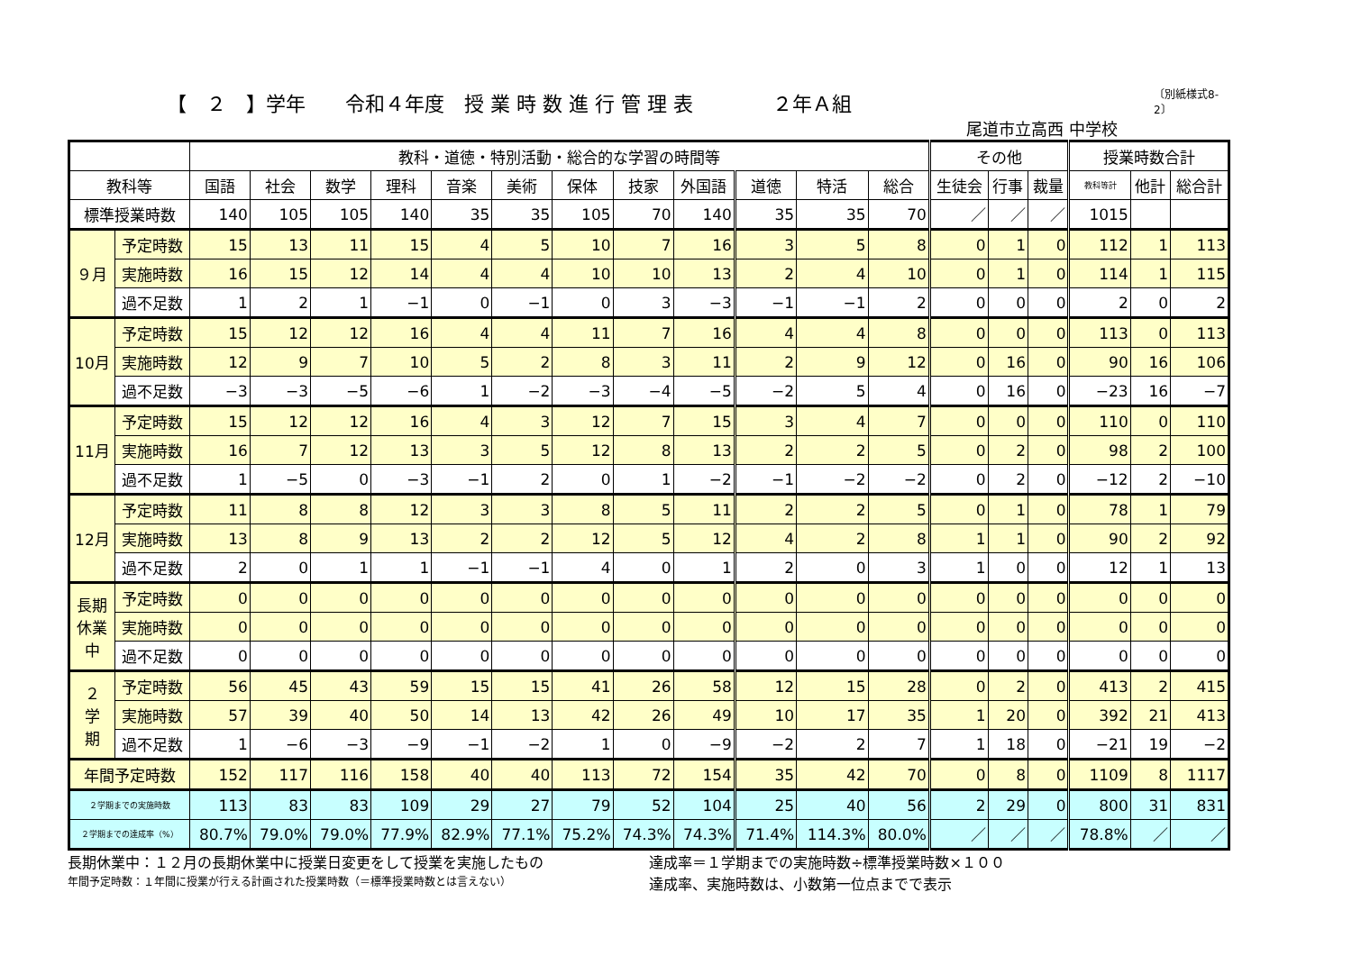【　２　】学年　　令和４年度　授 業 時 数 進 行 管 理 表　　　　２年Ａ組
〔別紙様式8-2〕
尾道市立高西 中学校
| | | 教科・道徳・特別活動・総合的な学習の時間等 | | | | | | | | | | | | その他 | | | 授業時数合計 | | |
| --- | --- | --- | --- | --- | --- | --- | --- | --- | --- | --- | --- | --- | --- | --- | --- | --- | --- | --- | --- |
| 教科等 | | 国語 | 社会 | 数学 | 理科 | 音楽 | 美術 | 保体 | 技家 | 外国語 | 道徳 | 特活 | 総合 | 生徒会 | 行事 | 裁量 | 教科等計 | 他計 | 総合計 |
| 標準授業時数 | | 140 | 105 | 105 | 140 | 35 | 35 | 105 | 70 | 140 | 35 | 35 | 70 | ／ | ／ | ／ | 1015 | | |
| ９月 | 予定時数 | 15 | 13 | 11 | 15 | 4 | 5 | 10 | 7 | 16 | 3 | 5 | 8 | 0 | 1 | 0 | 112 | 1 | 113 |
| | 実施時数 | 16 | 15 | 12 | 14 | 4 | 4 | 10 | 10 | 13 | 2 | 4 | 10 | 0 | 1 | 0 | 114 | 1 | 115 |
| | 過不足数 | 1 | 2 | 1 | −1 | 0 | −1 | 0 | 3 | −3 | −1 | −1 | 2 | 0 | 0 | 0 | 2 | 0 | 2 |
| 10月 | 予定時数 | 15 | 12 | 12 | 16 | 4 | 4 | 11 | 7 | 16 | 4 | 4 | 8 | 0 | 0 | 0 | 113 | 0 | 113 |
| | 実施時数 | 12 | 9 | 7 | 10 | 5 | 2 | 8 | 3 | 11 | 2 | 9 | 12 | 0 | 16 | 0 | 90 | 16 | 106 |
| | 過不足数 | −3 | −3 | −5 | −6 | 1 | −2 | −3 | −4 | −5 | −2 | 5 | 4 | 0 | 16 | 0 | −23 | 16 | −7 |
| 11月 | 予定時数 | 15 | 12 | 12 | 16 | 4 | 3 | 12 | 7 | 15 | 3 | 4 | 7 | 0 | 0 | 0 | 110 | 0 | 110 |
| | 実施時数 | 16 | 7 | 12 | 13 | 3 | 5 | 12 | 8 | 13 | 2 | 2 | 5 | 0 | 2 | 0 | 98 | 2 | 100 |
| | 過不足数 | 1 | −5 | 0 | −3 | −1 | 2 | 0 | 1 | −2 | −1 | −2 | −2 | 0 | 2 | 0 | −12 | 2 | −10 |
| 12月 | 予定時数 | 11 | 8 | 8 | 12 | 3 | 3 | 8 | 5 | 11 | 2 | 2 | 5 | 0 | 1 | 0 | 78 | 1 | 79 |
| | 実施時数 | 13 | 8 | 9 | 13 | 2 | 2 | 12 | 5 | 12 | 4 | 2 | 8 | 1 | 1 | 0 | 90 | 2 | 92 |
| | 過不足数 | 2 | 0 | 1 | 1 | −1 | −1 | 4 | 0 | 1 | 2 | 0 | 3 | 1 | 0 | 0 | 12 | 1 | 13 |
| 長期 休業 中 | 予定時数 | 0 | 0 | 0 | 0 | 0 | 0 | 0 | 0 | 0 | 0 | 0 | 0 | 0 | 0 | 0 | 0 | 0 | 0 |
| | 実施時数 | 0 | 0 | 0 | 0 | 0 | 0 | 0 | 0 | 0 | 0 | 0 | 0 | 0 | 0 | 0 | 0 | 0 | 0 |
| | 過不足数 | 0 | 0 | 0 | 0 | 0 | 0 | 0 | 0 | 0 | 0 | 0 | 0 | 0 | 0 | 0 | 0 | 0 | 0 |
| ２ 学 期 | 予定時数 | 56 | 45 | 43 | 59 | 15 | 15 | 41 | 26 | 58 | 12 | 15 | 28 | 0 | 2 | 0 | 413 | 2 | 415 |
| | 実施時数 | 57 | 39 | 40 | 50 | 14 | 13 | 42 | 26 | 49 | 10 | 17 | 35 | 1 | 20 | 0 | 392 | 21 | 413 |
| | 過不足数 | 1 | −6 | −3 | −9 | −1 | −2 | 1 | 0 | −9 | −2 | 2 | 7 | 1 | 18 | 0 | −21 | 19 | −2 |
| 年間予定時数 | | 152 | 117 | 116 | 158 | 40 | 40 | 113 | 72 | 154 | 35 | 42 | 70 | 0 | 8 | 0 | 1109 | 8 | 1117 |
| ２学期までの実施時数 | | 113 | 83 | 83 | 109 | 29 | 27 | 79 | 52 | 104 | 25 | 40 | 56 | 2 | 29 | 0 | 800 | 31 | 831 |
| ２学期までの達成率（%） | | 80.7% | 79.0% | 79.0% | 77.9% | 82.9% | 77.1% | 75.2% | 74.3% | 74.3% | 71.4% | 114.3% | 80.0% | ／ | ／ | ／ | 78.8% | ／ | ／ |
長期休業中：１２月の長期休業中に授業日変更をして授業を実施したもの
年間予定時数：１年間に授業が行える計画された授業時数（＝標準授業時数とは言えない）
達成率＝１学期までの実施時数÷標準授業時数×１００
達成率、実施時数は、小数第一位点までで表示